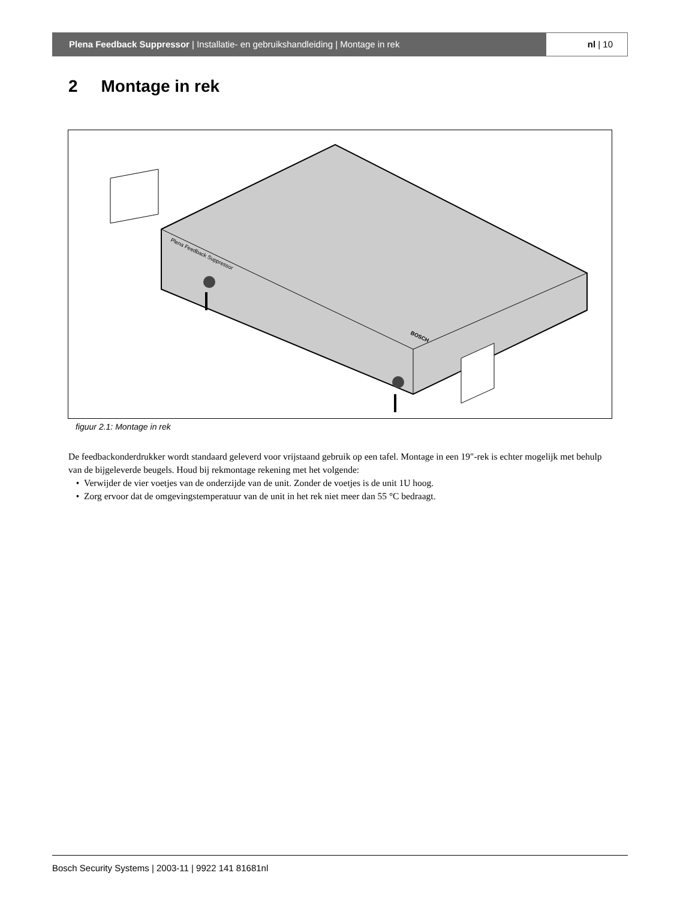Plena Feedback Suppressor | Installatie- en gebruikshandleiding | Montage in rek
nl | 10
2 Montage in rek
Plena Feedback Suppressor
BOSCH
figuur 2.1: Montage in rek
De feedbackonderdrukker wordt standaard geleverd voor vrijstaand gebruik op een tafel. Montage in een 19"-rek is echter mogelijk met behulp van de bijgeleverde beugels. Houd bij rekmontage rekening met het volgende:
Verwijder de vier voetjes van de onderzijde van de unit. Zonder de voetjes is de unit 1U hoog.
Zorg ervoor dat de omgevingstemperatuur van de unit in het rek niet meer dan 55 °C bedraagt.
Bosch Security Systems | 2003-11 | 9922 141 81681nl